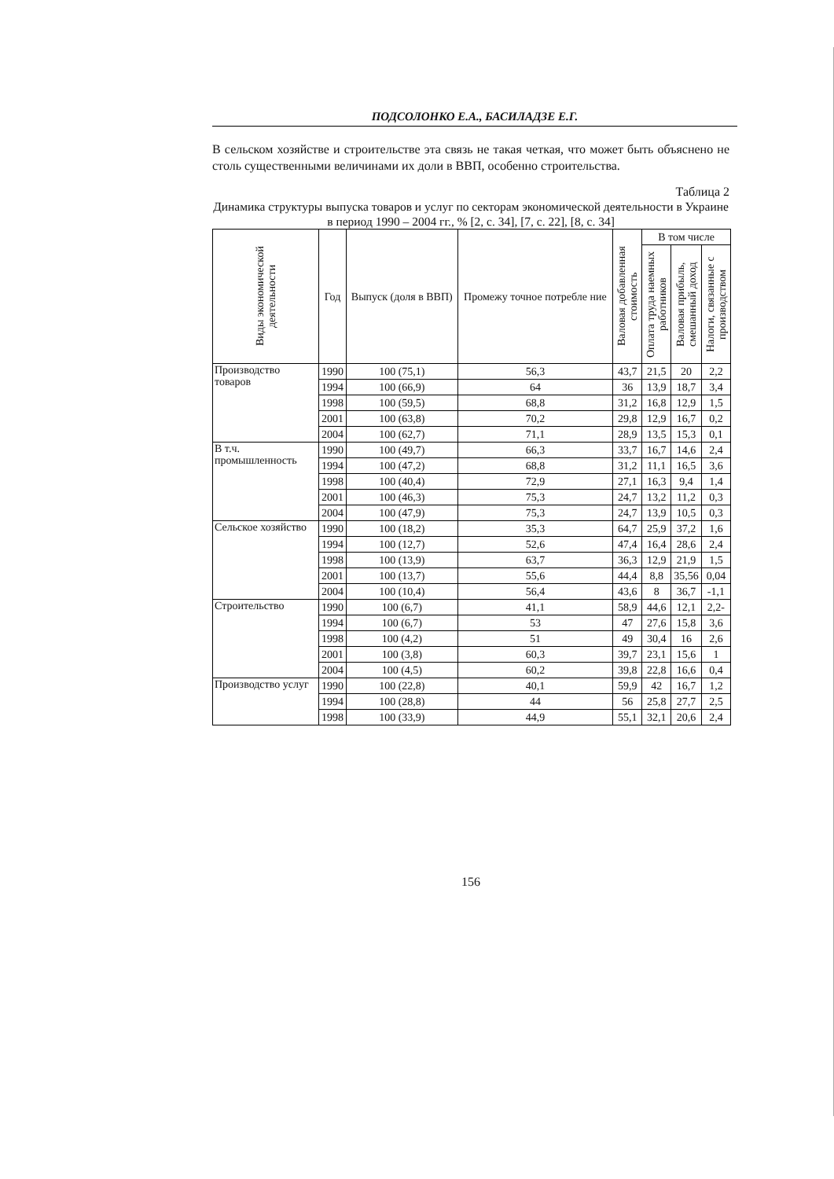ПОДСОЛОНКО Е.А., БАСИЛАДЗЕ Е.Г.
В сельском хозяйстве и строительстве эта связь не такая четкая, что может быть объяснено не столь существенными величинами их доли в ВВП, особенно строительства.
Таблица 2
Динамика структуры выпуска товаров и услуг по секторам экономической деятельности в Украине в период 1990 – 2004 гг., % [2, с. 34], [7, с. 22], [8, с. 34]
| Виды экономической деятельности | Год | Выпуск (доля в ВВП) | Промежу точное потребле ние | Валовая добавленная стоимость | В том числе | | |
| --- | --- | --- | --- | --- | --- | --- | --- |
| | | | | | Оплата труда наемных работников | Валовая прибыль, смешанный доход | Налоги, связанные с производством |
| Производство товаров | 1990 | 100 (75,1) | 56,3 | 43,7 | 21,5 | 20 | 2,2 |
| | 1994 | 100 (66,9) | 64 | 36 | 13,9 | 18,7 | 3,4 |
| | 1998 | 100 (59,5) | 68,8 | 31,2 | 16,8 | 12,9 | 1,5 |
| | 2001 | 100 (63,8) | 70,2 | 29,8 | 12,9 | 16,7 | 0,2 |
| | 2004 | 100 (62,7) | 71,1 | 28,9 | 13,5 | 15,3 | 0,1 |
| В т.ч. промышленность | 1990 | 100 (49,7) | 66,3 | 33,7 | 16,7 | 14,6 | 2,4 |
| | 1994 | 100 (47,2) | 68,8 | 31,2 | 11,1 | 16,5 | 3,6 |
| | 1998 | 100 (40,4) | 72,9 | 27,1 | 16,3 | 9,4 | 1,4 |
| | 2001 | 100 (46,3) | 75,3 | 24,7 | 13,2 | 11,2 | 0,3 |
| | 2004 | 100 (47,9) | 75,3 | 24,7 | 13,9 | 10,5 | 0,3 |
| Сельское хозяйство | 1990 | 100 (18,2) | 35,3 | 64,7 | 25,9 | 37,2 | 1,6 |
| | 1994 | 100 (12,7) | 52,6 | 47,4 | 16,4 | 28,6 | 2,4 |
| | 1998 | 100 (13,9) | 63,7 | 36,3 | 12,9 | 21,9 | 1,5 |
| | 2001 | 100 (13,7) | 55,6 | 44,4 | 8,8 | 35,56 | 0,04 |
| | 2004 | 100 (10,4) | 56,4 | 43,6 | 8 | 36,7 | -1,1 |
| Строительство | 1990 | 100 (6,7) | 41,1 | 58,9 | 44,6 | 12,1 | 2,2- |
| | 1994 | 100 (6,7) | 53 | 47 | 27,6 | 15,8 | 3,6 |
| | 1998 | 100 (4,2) | 51 | 49 | 30,4 | 16 | 2,6 |
| | 2001 | 100 (3,8) | 60,3 | 39,7 | 23,1 | 15,6 | 1 |
| | 2004 | 100 (4,5) | 60,2 | 39,8 | 22,8 | 16,6 | 0,4 |
| Производство услуг | 1990 | 100 (22,8) | 40,1 | 59,9 | 42 | 16,7 | 1,2 |
| | 1994 | 100 (28,8) | 44 | 56 | 25,8 | 27,7 | 2,5 |
| | 1998 | 100 (33,9) | 44,9 | 55,1 | 32,1 | 20,6 | 2,4 |
156